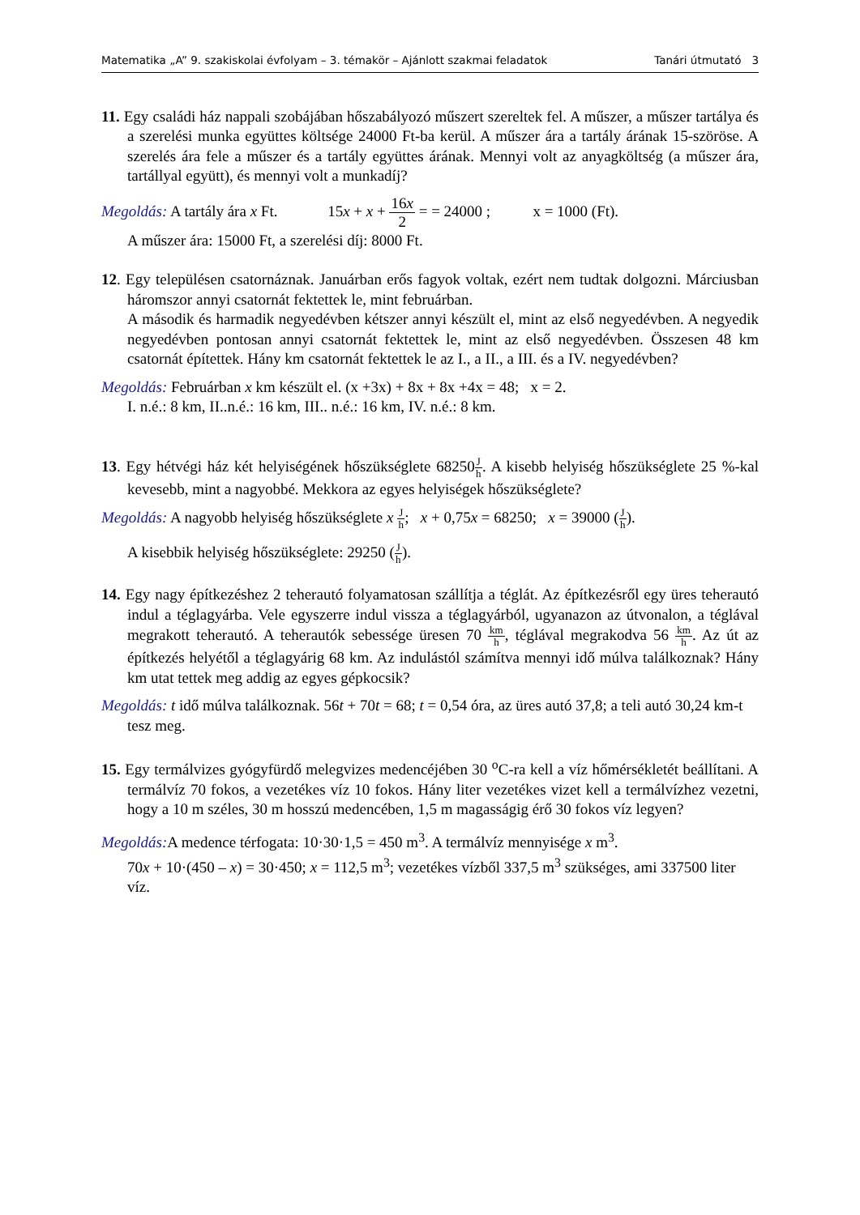Matematika „A” 9. szakiskolai évfolyam – 3. témakör – Ajánlott szakmai feladatok Tanári útmutató 3
11. Egy családi ház nappali szobájában hőszabályozó műszert szereltek fel. A műszer, a műszer tartálya és a szerelési munka együttes költsége 24000 Ft-ba kerül. A műszer ára a tartály árának 15-szöröse. A szerelés ára fele a műszer és a tartály együttes árának. Mennyi volt az anyagköltség (a műszer ára, tartállyal együtt), és mennyi volt a munkadíj?
Megoldás: A tartály ára x Ft. 15x + x + 16x 2 = = 24000 ; x = 1000 (Ft).
A műszer ára: 15000 Ft, a szerelési díj: 8000 Ft.
12. Egy településen csatornáznak. Januárban erős fagyok voltak, ezért nem tudtak dolgozni. Márciusban háromszor annyi csatornát fektettek le, mint februárban.
A második és harmadik negyedévben kétszer annyi készült el, mint az első negyedévben. A negyedik negyedévben pontosan annyi csatornát fektettek le, mint az első negyedévben. Összesen 48 km csatornát építettek. Hány km csatornát fektettek le az I., a II., a III. és a IV. negyedévben?
Megoldás: Februárban x km készült el. (x +3x) + 8x + 8x +4x = 48; x = 2.
I. n.é.: 8 km, II..n.é.: 16 km, III.. n.é.: 16 km, IV. n.é.: 8 km.
13. Egy hétvégi ház két helyiségének hőszükséglete 68250J h. A kisebb helyiség hőszükséglete 25 %-kal kevesebb, mint a nagyobbé. Mekkora az egyes helyiségek hőszükséglete?
Megoldás: A nagyobb helyiség hőszükséglete x J h; x + 0,75x = 68250; x = 39000 (J h).
A kisebbik helyiség hőszükséglete: 29250 (J h).
14. Egy nagy építkezéshez 2 teherautó folyamatosan szállítja a téglát. Az építkezésről egy üres teherautó indul a téglagyárba. Vele egyszerre indul vissza a téglagyárból, ugyanazon az útvonalon, a téglával megrakott teherautó. A teherautók sebessége üresen 70 km h, téglával megrakodva 56 km h. Az út az építkezés helyétől a téglagyárig 68 km. Az indulástól számítva mennyi idő múlva találkoznak? Hány km utat tettek meg addig az egyes gépkocsik?
Megoldás: t idő múlva találkoznak. 56t + 70t = 68; t = 0,54 óra, az üres autó 37,8; a teli autó 30,24 km-t tesz meg.
15. Egy termálvizes gyógyfürdő melegvizes medencéjében 30 <sup>o</sup>C-ra kell a víz hőmérsékletét beállítani. A termálvíz 70 fokos, a vezetékes víz 10 fokos. Hány liter vezetékes vizet kell a termálvízhez vezetni, hogy a 10 m széles, 30 m hosszú medencében, 1,5 m magasságig érő 30 fokos víz legyen?
Megoldás: A medence térfogata: 10·30·1,5 = 450 m<sup>3</sup>. A termálvíz mennyisége x m<sup>3</sup>.
70x + 10·(450 – x) = 30·450; x = 112,5 m<sup>3</sup>; vezetékes vízből 337,5 m<sup>3</sup> szükséges, ami 337500 liter víz.